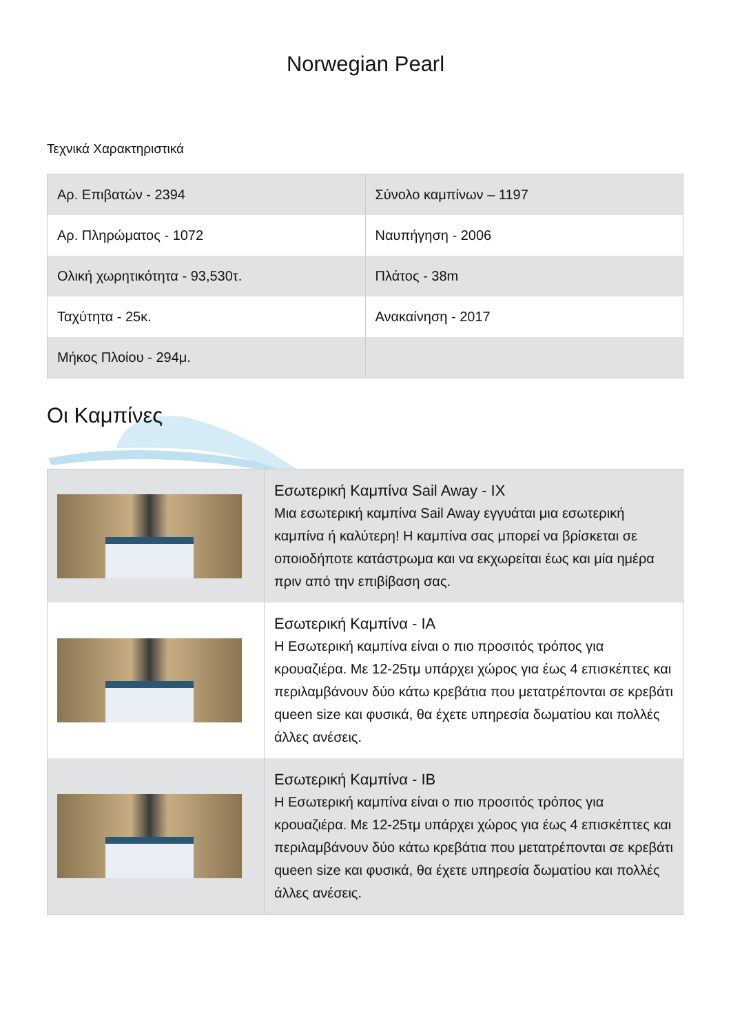Norwegian Pearl
Τεχνικά Χαρακτηριστικά
| Αρ. Επιβατών - 2394 | Σύνολο καμπίνων – 1197 |
| Αρ. Πληρώματος - 1072 | Ναυπήγηση - 2006 |
| Ολική χωρητικότητα - 93,530τ. | Πλάτος - 38m |
| Ταχύτητα - 25κ. | Ανακαίνηση - 2017 |
| Μήκος Πλοίου - 294μ. | |
Οι Καμπίνες
| | Εσωτερική Καμπίνα Sail Away - IX Μια εσωτερική καμπίνα Sail Away εγγυάται μια εσωτερική καμπίνα ή καλύτερη! Η καμπίνα σας μπορεί να βρίσκεται σε οποιοδήποτε κατάστρωμα και να εκχωρείται έως και μία ημέρα πριν από την επιβίβαση σας. |
| | Εσωτερική Καμπίνα - IA Η Εσωτερική καμπίνα είναι ο πιο προσιτός τρόπος για κρουαζιέρα. Με 12-25τμ υπάρχει χώρος για έως 4 επισκέπτες και περιλαμβάνουν δύο κάτω κρεβάτια που μετατρέπονται σε κρεβάτι queen size και φυσικά, θα έχετε υπηρεσία δωματίου και πολλές άλλες ανέσεις. |
| | Εσωτερική Καμπίνα - IB Η Εσωτερική καμπίνα είναι ο πιο προσιτός τρόπος για κρουαζιέρα. Με 12-25τμ υπάρχει χώρος για έως 4 επισκέπτες και περιλαμβάνουν δύο κάτω κρεβάτια που μετατρέπονται σε κρεβάτι queen size και φυσικά, θα έχετε υπηρεσία δωματίου και πολλές άλλες ανέσεις. |